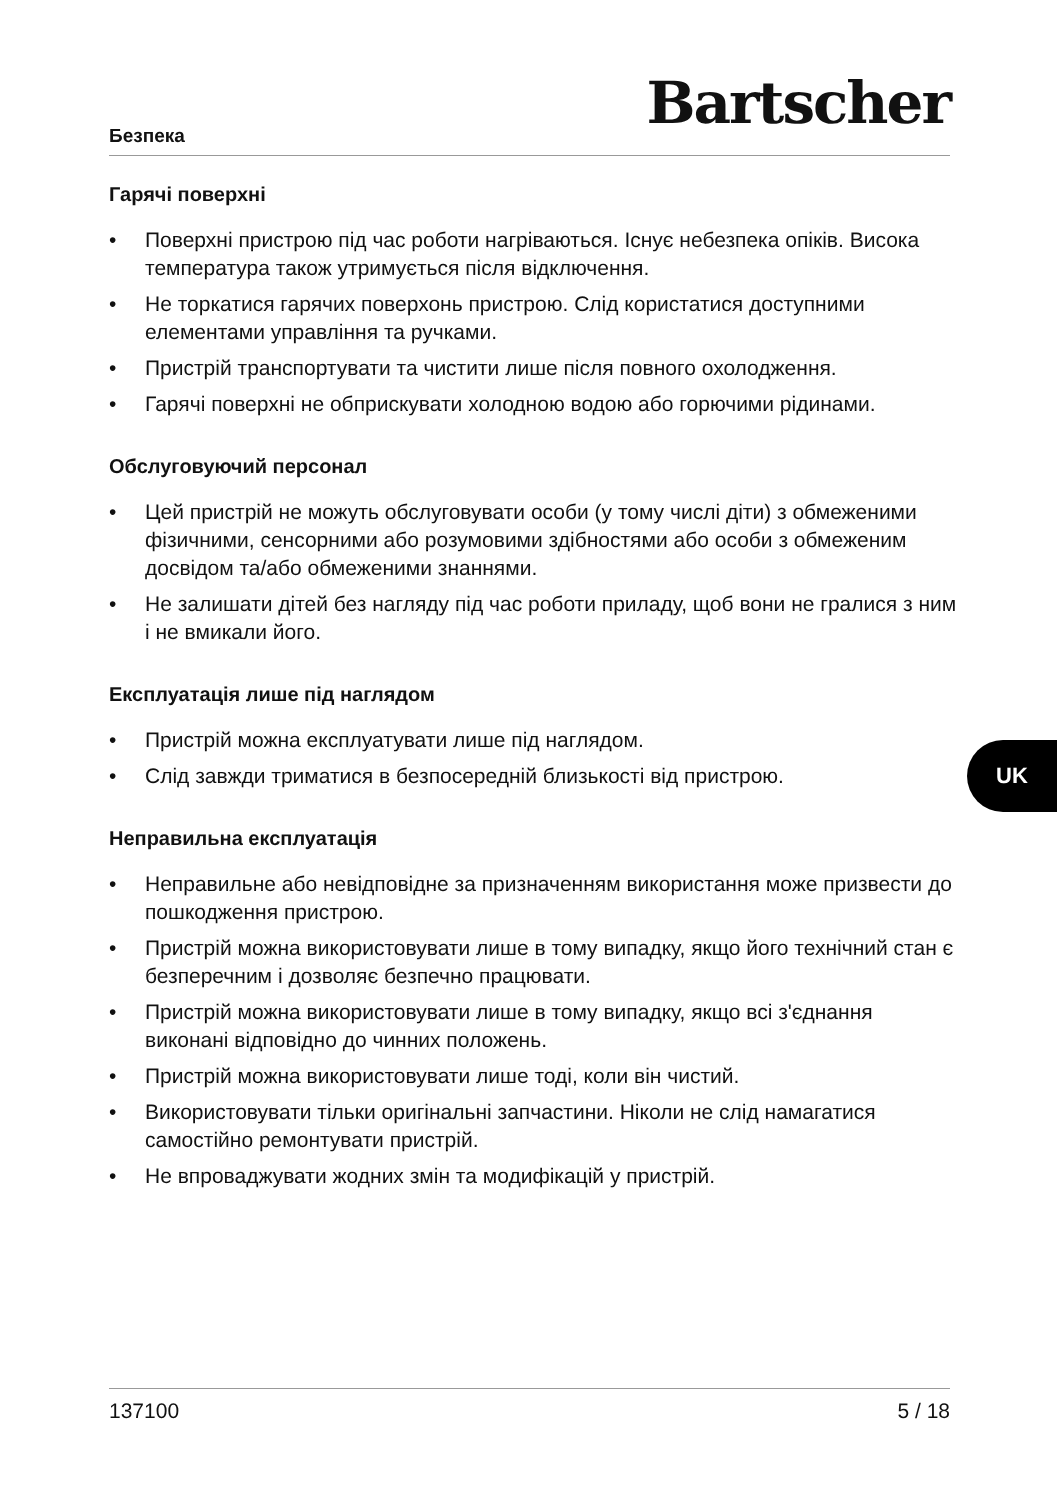Безпека
Bartscher
Гарячі поверхні
• Поверхні пристрою під час роботи нагріваються. Існує небезпека опіків. Висока температура також утримується після відключення.
• Не торкатися гарячих поверхонь пристрою. Слід користатися доступними елементами управління та ручками.
• Пристрій транспортувати та чистити лише після повного охолодження.
• Гарячі поверхні не обприскувати холодною водою або горючими рідинами.
Обслуговуючий персонал
• Цей пристрій не можуть обслуговувати особи (у тому числі діти) з обмеженими фізичними, сенсорними або розумовими здібностями або особи з обмеженим досвідом та/або обмеженими знаннями.
• Не залишати дітей без нагляду під час роботи приладу, щоб вони не гралися з ним і не вмикали його.
Експлуатація лише під наглядом
• Пристрій можна експлуатувати лише під наглядом.
• Слід завжди триматися в безпосередній близькості від пристрою.
Неправильна експлуатація
• Неправильне або невідповідне за призначенням використання може призвести до пошкодження пристрою.
• Пристрій можна використовувати лише в тому випадку, якщо його технічний стан є безперечним і дозволяє безпечно працювати.
• Пристрій можна використовувати лише в тому випадку, якщо всі з'єднання виконані відповідно до чинних положень.
• Пристрій можна використовувати лише тоді, коли він чистий.
• Використовувати тільки оригінальні запчастини. Ніколи не слід намагатися самостійно ремонтувати пристрій.
• Не впроваджувати жодних змін та модифікацій у пристрій.
UK
137100 5 / 18